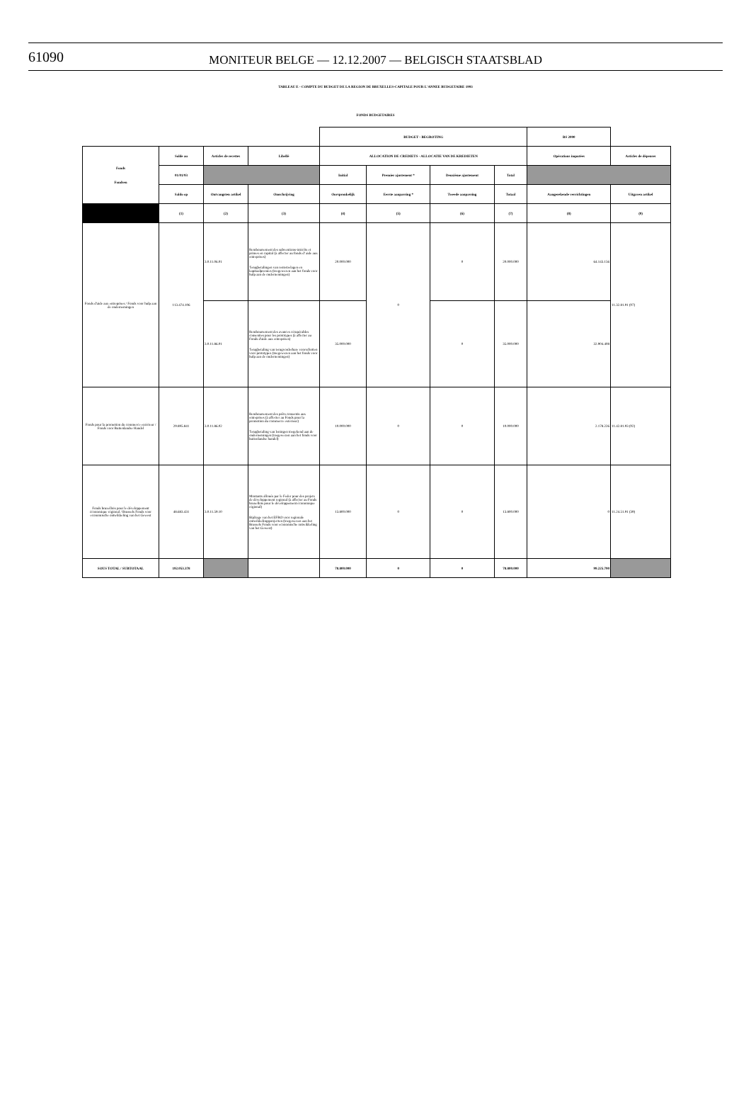61090
MONITEUR BELGE — 12.12.2007 — BELGISCH STAATSBLAD
TABLEAU E - COMPTE DU BUDGET DE LA REGION DE BRUXELLES-CAPITALE POUR L'ANNEE BUDGETAIRE 1993
FONDS BUDGETAIRES
| | | | | BUDGET - BEGROTING | | | | BS 2000 | |
| --- | --- | --- | --- | --- | --- | --- | --- | --- | --- |
| Fonds Fondsen | Solde au | Articles de recettes | Libellé | ALLOCATION DE CREDIETS - ALLOCATIE VAN DE KREDIETEN | | | | Opérations imputées | Articles de dépenses |
| | 01/01/93 | | | Initial | Premier ajustement * | Deuxième ajustement | Total | | |
| | Saldo op | Ontvangsten artikel | Omschrijving | Oorspronkelijk | Eerste aanpassing * | Tweede aanpassing | Totaal | Aangerekende verrichtingen | Uitgaven artikel |
| | (1) | (2) | (3) | (4) | (5) | (6) | (7) | (8) | (9) |
| Fonds d'aide aux entreprises / Fonds voor hulp aan de ondernemingen | 113.474.106 | 3.0.11.06.01 | Remboursement des subventions-intérêts et primes en capital (à affecter au fonds d' aide aux entreprises) Terugbetalingen van rentetoelagen en kapitaalpremies (toegewezen aan het fonds voor hulp aan de ondernemingen) | 20.000.000 | 0 | 0 | 20.000.000 | 64.143.156 | 11.32.81.91 (07) |
| | | 3.0.11.86.01 | Remboursement des avances récupérables consenties pour les prototypes (à affecter au Fonds d'aide aux entreprises) Terugbetaling van terugvorderbare voorschotten voor prototypes (toegewezen aan het fonds voor hulp aan de ondernemingen) | 35.000.000 | | 0 | 35.000.000 | 32.904.408 | |
| Fonds pour la promotion du commerce extérieur / Fonds voor Buitenlandse Handel | 29.895.841 | 3.0.11.86.02 | Remboursement des prêts consentis aux entreprises (à affecter au Fonds pour la promotion du commerce extérieur) Terugbetaling van leningen toegekend aan de ondernemingen (toegewezen aan het fonds voor buitenlandse handel) | 10.000.000 | 0 | 0 | 10.000.000 | 2.178.226 | 11.42.81.93 (02) |
| Fonds bruxellois pour le développement économique régional / Brussels Fonds voor economische ontwikkeling van het Gewest | 48.683.431 | 3.0.11.59.10 | Montants alloués par le Feder pour des projets de développement regional (à affecter au Fonds bruxellois pour le développement économique régional) Bijdrage van het EFRO voor regionale ontwikkelingsprojecten (toegewezen aan het Brussels Fonds voor economische ontwikkeling van het Gewest) | 13.800.000 | 0 | 0 | 13.800.000 | 0 | 11.24.51.91 (39) |
| SOUS TOTAL / SUBTOTAAL | 192.053.378 | | | 78.800.000 | 0 | 0 | 78.800.000 | 99.225.790 | |